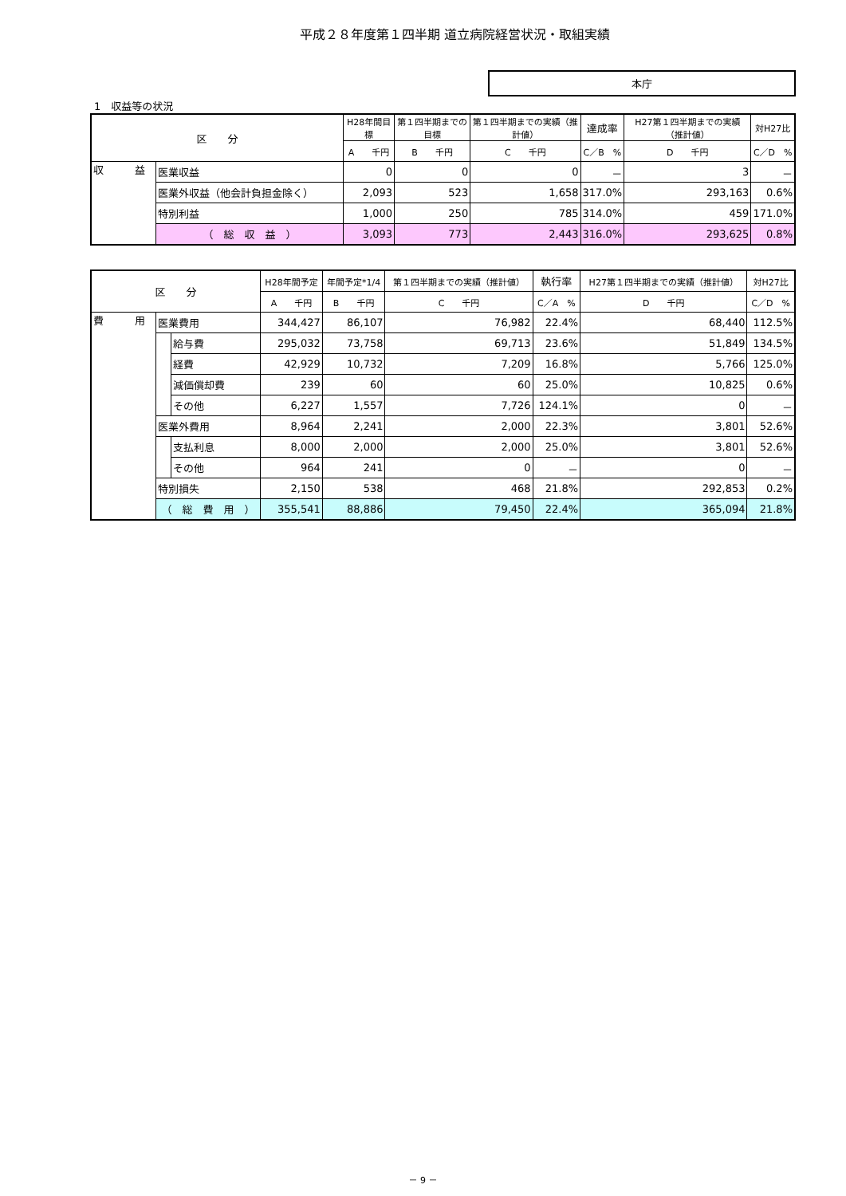平成２８年度第１四半期 道立病院経営状況・取組実績
本庁
1　収益等の状況
| 区 分 | | H28年間目標 | 第１四半期までの目標 | 第１四半期までの実績（推計値） | 達成率 | H27第１四半期までの実績（推計値） | 対H27比 |
| --- | --- | --- | --- | --- | --- | --- | --- |
| | | A 千円 | B 千円 | C 千円 | C／B % | D 千円 | C／D % |
| 収 益 | 医業収益 | 0 | 0 | 0 | － | 3 | － |
| | 医業外収益（他会計負担金除く） | 2,093 | 523 | 1,658 | 317.0% | 293,163 | 0.6% |
| | 特別利益 | 1,000 | 250 | 785 | 314.0% | 459 | 171.0% |
| | （ 総 収 益 ） | 3,093 | 773 | 2,443 | 316.0% | 293,625 | 0.8% |
| 区 分 | | | H28年間予定 | 年間予定*1/4 | 第１四半期までの実績（推計値） | 執行率 | H27第１四半期までの実績（推計値） | 対H27比 |
| --- | --- | --- | --- | --- | --- | --- | --- | --- |
| | | | A 千円 | B 千円 | C 千円 | C／A % | D 千円 | C／D % |
| 費 用 | 医業費用 | | 344,427 | 86,107 | 76,982 | 22.4% | 68,440 | 112.5% |
| | | 給与費 | 295,032 | 73,758 | 69,713 | 23.6% | 51,849 | 134.5% |
| | | 経費 | 42,929 | 10,732 | 7,209 | 16.8% | 5,766 | 125.0% |
| | | 減価償却費 | 239 | 60 | 60 | 25.0% | 10,825 | 0.6% |
| | | その他 | 6,227 | 1,557 | 7,726 | 124.1% | 0 | － |
| | 医業外費用 | | 8,964 | 2,241 | 2,000 | 22.3% | 3,801 | 52.6% |
| | | 支払利息 | 8,000 | 2,000 | 2,000 | 25.0% | 3,801 | 52.6% |
| | | その他 | 964 | 241 | 0 | － | 0 | － |
| | 特別損失 | | 2,150 | 538 | 468 | 21.8% | 292,853 | 0.2% |
| | （ 総 費 用 ） | | 355,541 | 88,886 | 79,450 | 22.4% | 365,094 | 21.8% |
－ 9 －